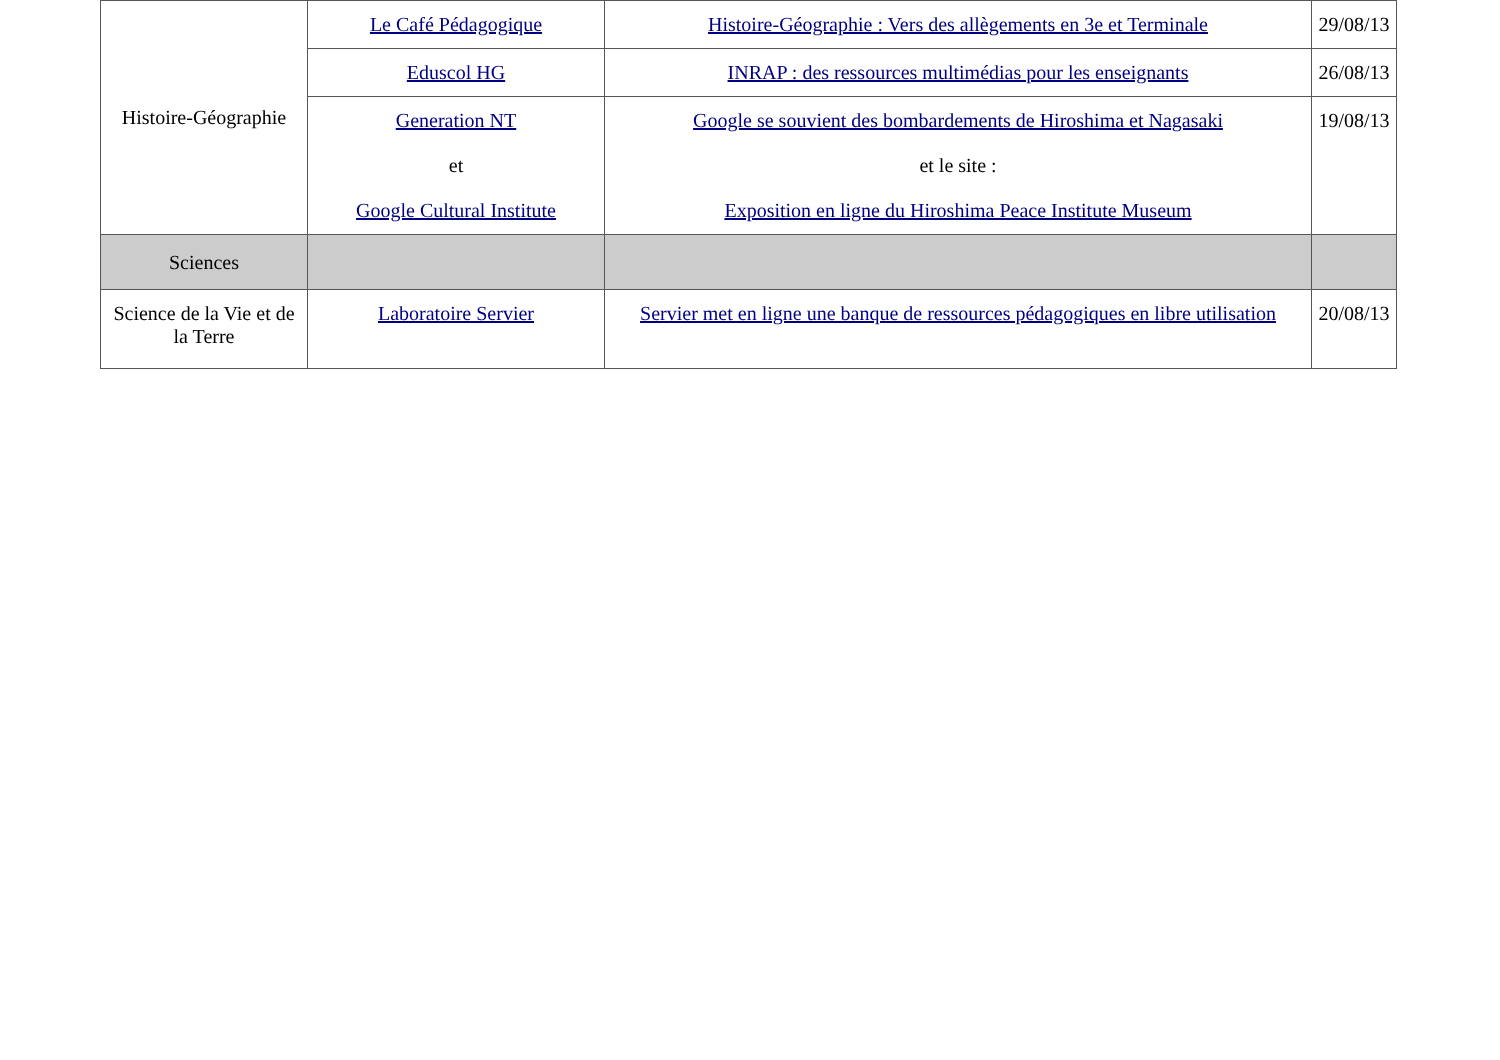| Histoire-Géographie | Le Café Pédagogique | Histoire-Géographie : Vers des allègements en 3e et Terminale | 29/08/13 |
| | Eduscol HG | INRAP : des ressources multimédias pour les enseignants | 26/08/13 |
| | Generation NT et Google Cultural Institute | Google se souvient des bombardements de Hiroshima et Nagasaki et le site : Exposition en ligne du Hiroshima Peace Institute Museum | 19/08/13 |
| Sciences | | | |
| Science de la Vie et de la Terre | Laboratoire Servier | Servier met en ligne une banque de ressources pédagogiques en libre utilisation | 20/08/13 |